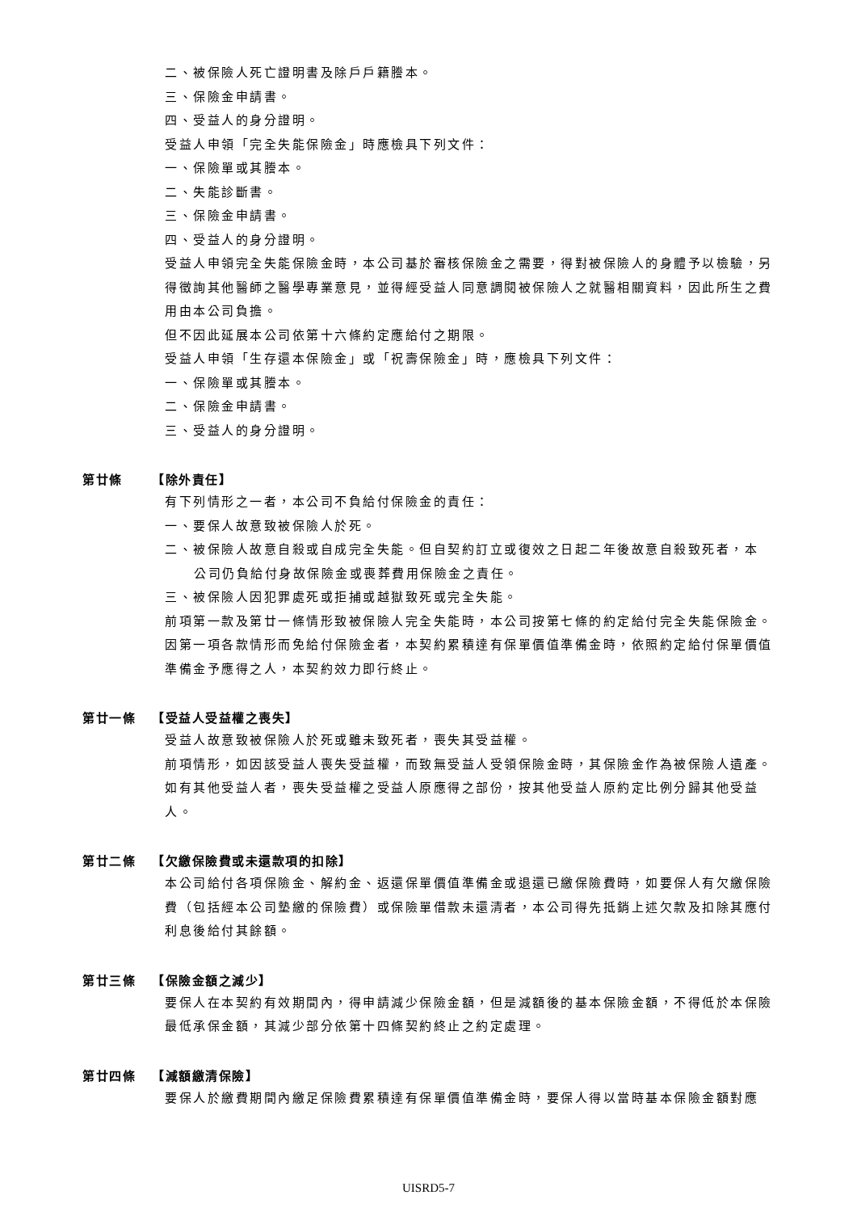二、被保險人死亡證明書及除戶戶籍謄本。
三、保險金申請書。
四、受益人的身分證明。
受益人申領「完全失能保險金」時應檢具下列文件：
一、保險單或其謄本。
二、失能診斷書。
三、保險金申請書。
四、受益人的身分證明。
受益人申領完全失能保險金時，本公司基於審核保險金之需要，得對被保險人的身體予以檢驗，另得徵詢其他醫師之醫學專業意見，並得經受益人同意調閱被保險人之就醫相關資料，因此所生之費用由本公司負擔。
但不因此延展本公司依第十六條約定應給付之期限。
受益人申領「生存還本保險金」或「祝壽保險金」時，應檢具下列文件：
一、保險單或其謄本。
二、保險金申請書。
三、受益人的身分證明。
第廿條 【除外責任】
有下列情形之一者，本公司不負給付保險金的責任：
一、要保人故意致被保險人於死。
二、被保險人故意自殺或自成完全失能。但自契約訂立或復效之日起二年後故意自殺致死者，本
公司仍負給付身故保險金或喪葬費用保險金之責任。
三、被保險人因犯罪處死或拒捕或越獄致死或完全失能。
前項第一款及第廿一條情形致被保險人完全失能時，本公司按第七條的約定給付完全失能保險金。因第一項各款情形而免給付保險金者，本契約累積達有保單價值準備金時，依照約定給付保單價值準備金予應得之人，本契約效力即行終止。
第廿一條 【受益人受益權之喪失】
受益人故意致被保險人於死或雖未致死者，喪失其受益權。
前項情形，如因該受益人喪失受益權，而致無受益人受領保險金時，其保險金作為被保險人遺產。如有其他受益人者，喪失受益權之受益人原應得之部份，按其他受益人原約定比例分歸其他受益人。
第廿二條 【欠繳保險費或未還款項的扣除】
本公司給付各項保險金、解約金、返還保單價值準備金或退還已繳保險費時，如要保人有欠繳保險費（包括經本公司墊繳的保險費）或保險單借款未還清者，本公司得先抵銷上述欠款及扣除其應付利息後給付其餘額。
第廿三條 【保險金額之減少】
要保人在本契約有效期間內，得申請減少保險金額，但是減額後的基本保險金額，不得低於本保險最低承保金額，其減少部分依第十四條契約終止之約定處理。
第廿四條 【減額繳清保險】
要保人於繳費期間內繳足保險費累積達有保單價值準備金時，要保人得以當時基本保險金額對應
UISRD5-7